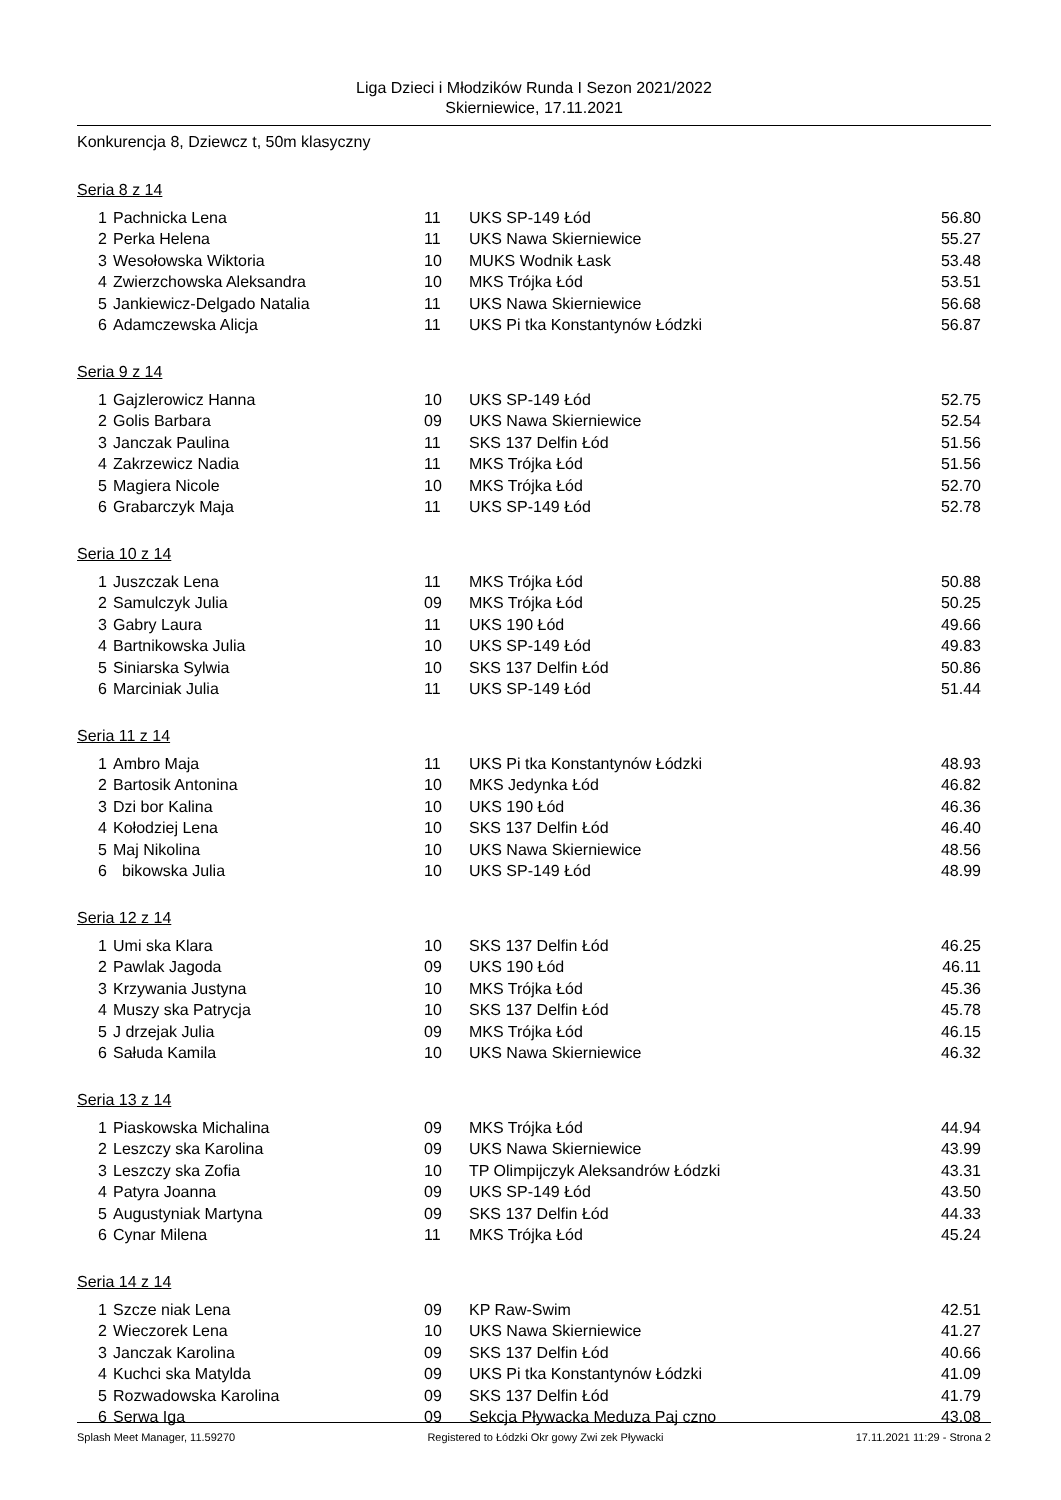Liga Dzieci i Młodzików Runda I Sezon 2021/2022
Skierniewice, 17.11.2021
Konkurencja 8, Dziewcz t, 50m klasyczny
Seria 8 z 14
| 1 | Pachnicka Lena | 11 | UKS SP-149 Łód | 56.80 |
| 2 | Perka Helena | 11 | UKS Nawa Skierniewice | 55.27 |
| 3 | Wesołowska Wiktoria | 10 | MUKS Wodnik Łask | 53.48 |
| 4 | Zwierzchowska Aleksandra | 10 | MKS Trójka Łód | 53.51 |
| 5 | Jankiewicz-Delgado Natalia | 11 | UKS Nawa Skierniewice | 56.68 |
| 6 | Adamczewska Alicja | 11 | UKS Pi tka Konstantynów Łódzki | 56.87 |
Seria 9 z 14
| 1 | Gajzlerowicz Hanna | 10 | UKS SP-149 Łód | 52.75 |
| 2 | Golis Barbara | 09 | UKS Nawa Skierniewice | 52.54 |
| 3 | Janczak Paulina | 11 | SKS 137 Delfin Łód | 51.56 |
| 4 | Zakrzewicz Nadia | 11 | MKS Trójka Łód | 51.56 |
| 5 | Magiera Nicole | 10 | MKS Trójka Łód | 52.70 |
| 6 | Grabarczyk Maja | 11 | UKS SP-149 Łód | 52.78 |
Seria 10 z 14
| 1 | Juszczak Lena | 11 | MKS Trójka Łód | 50.88 |
| 2 | Samulczyk Julia | 09 | MKS Trójka Łód | 50.25 |
| 3 | Gabry Laura | 11 | UKS 190 Łód | 49.66 |
| 4 | Bartnikowska Julia | 10 | UKS SP-149 Łód | 49.83 |
| 5 | Siniarska Sylwia | 10 | SKS 137 Delfin Łód | 50.86 |
| 6 | Marciniak Julia | 11 | UKS SP-149 Łód | 51.44 |
Seria 11 z 14
| 1 | Ambro Maja | 11 | UKS Pi tka Konstantynów Łódzki | 48.93 |
| 2 | Bartosik Antonina | 10 | MKS Jedynka Łód | 46.82 |
| 3 | Dzi bor Kalina | 10 | UKS 190 Łód | 46.36 |
| 4 | Kołodziej Lena | 10 | SKS 137 Delfin Łód | 46.40 |
| 5 | Maj Nikolina | 10 | UKS Nawa Skierniewice | 48.56 |
| 6 | bikowska Julia | 10 | UKS SP-149 Łód | 48.99 |
Seria 12 z 14
| 1 | Umi ska Klara | 10 | SKS 137 Delfin Łód | 46.25 |
| 2 | Pawlak Jagoda | 09 | UKS 190 Łód | 46.11 |
| 3 | Krzywania Justyna | 10 | MKS Trójka Łód | 45.36 |
| 4 | Muszy ska Patrycja | 10 | SKS 137 Delfin Łód | 45.78 |
| 5 | J drzejak Julia | 09 | MKS Trójka Łód | 46.15 |
| 6 | Sałuda Kamila | 10 | UKS Nawa Skierniewice | 46.32 |
Seria 13 z 14
| 1 | Piaskowska Michalina | 09 | MKS Trójka Łód | 44.94 |
| 2 | Leszczy ska Karolina | 09 | UKS Nawa Skierniewice | 43.99 |
| 3 | Leszczy ska Zofia | 10 | TP Olimpijczyk Aleksandrów Łódzki | 43.31 |
| 4 | Patyra Joanna | 09 | UKS SP-149 Łód | 43.50 |
| 5 | Augustyniak Martyna | 09 | SKS 137 Delfin Łód | 44.33 |
| 6 | Cynar Milena | 11 | MKS Trójka Łód | 45.24 |
Seria 14 z 14
| 1 | Szcze niak Lena | 09 | KP Raw-Swim | 42.51 |
| 2 | Wieczorek Lena | 10 | UKS Nawa Skierniewice | 41.27 |
| 3 | Janczak Karolina | 09 | SKS 137 Delfin Łód | 40.66 |
| 4 | Kuchci ska Matylda | 09 | UKS Pi tka Konstantynów Łódzki | 41.09 |
| 5 | Rozwadowska Karolina | 09 | SKS 137 Delfin Łód | 41.79 |
| 6 | Serwa Iga | 09 | Sekcja Pływacka Meduza Paj czno | 43.08 |
Splash Meet Manager, 11.59270 Registered to Łódzki Okr gowy Zwi zek Pływacki 17.11.2021 11:29 - Strona 2